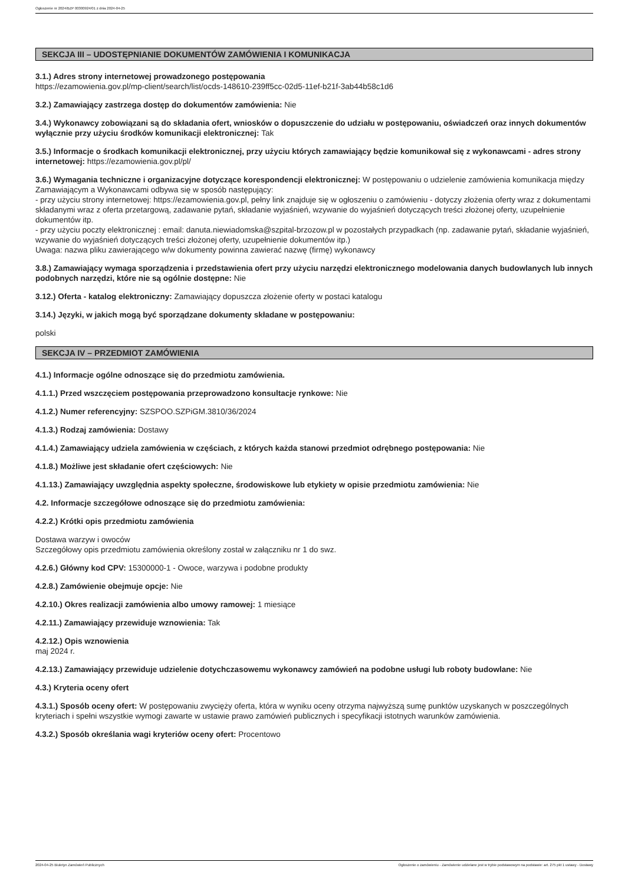Ogłoszenie nr 2024/BZP 00300924/01 z dnia 2024-04-25
SEKCJA III – UDOSTĘPNIANIE DOKUMENTÓW ZAMÓWIENIA I KOMUNIKACJA
3.1.) Adres strony internetowej prowadzonego postępowania
https://ezamowienia.gov.pl/mp-client/search/list/ocds-148610-239ff5cc-02d5-11ef-b21f-3ab44b58c1d6
3.2.) Zamawiający zastrzega dostęp do dokumentów zamówienia: Nie
3.4.) Wykonawcy zobowiązani są do składania ofert, wniosków o dopuszczenie do udziału w postępowaniu, oświadczeń oraz innych dokumentów wyłącznie przy użyciu środków komunikacji elektronicznej: Tak
3.5.) Informacje o środkach komunikacji elektronicznej, przy użyciu których zamawiający będzie komunikował się z wykonawcami - adres strony internetowej: https://ezamowienia.gov.pl/pl/
3.6.) Wymagania techniczne i organizacyjne dotyczące korespondencji elektronicznej: W postępowaniu o udzielenie zamówienia komunikacja między Zamawiającym a Wykonawcami odbywa się w sposób następujący:
- przy użyciu strony internetowej: https://ezamowienia.gov.pl, pełny link znajduje się w ogłoszeniu o zamówieniu - dotyczy złożenia oferty wraz z dokumentami składanymi wraz z oferta przetargową, zadawanie pytań, składanie wyjaśnień, wzywanie do wyjaśnień dotyczących treści złożonej oferty, uzupełnienie dokumentów itp.
- przy użyciu poczty elektronicznej : email: danuta.niewiadomska@szpital-brzozow.pl w pozostałych przypadkach (np. zadawanie pytań, składanie wyjaśnień, wzywanie do wyjaśnień dotyczących treści złożonej oferty, uzupełnienie dokumentów itp.)
Uwaga: nazwa pliku zawierającego w/w dokumenty powinna zawierać nazwę (firmę) wykonawcy
3.8.) Zamawiający wymaga sporządzenia i przedstawienia ofert przy użyciu narzędzi elektronicznego modelowania danych budowlanych lub innych podobnych narzędzi, które nie są ogólnie dostępne: Nie
3.12.) Oferta - katalog elektroniczny: Zamawiający dopuszcza złożenie oferty w postaci katalogu
3.14.) Języki, w jakich mogą być sporządzane dokumenty składane w postępowaniu:
polski
SEKCJA IV – PRZEDMIOT ZAMÓWIENIA
4.1.) Informacje ogólne odnoszące się do przedmiotu zamówienia.
4.1.1.) Przed wszczęciem postępowania przeprowadzono konsultacje rynkowe: Nie
4.1.2.) Numer referencyjny: SZSPOO.SZPiGM.3810/36/2024
4.1.3.) Rodzaj zamówienia: Dostawy
4.1.4.) Zamawiający udziela zamówienia w częściach, z których każda stanowi przedmiot odrębnego postępowania: Nie
4.1.8.) Możliwe jest składanie ofert częściowych: Nie
4.1.13.) Zamawiający uwzględnia aspekty społeczne, środowiskowe lub etykiety w opisie przedmiotu zamówienia: Nie
4.2. Informacje szczegółowe odnoszące się do przedmiotu zamówienia:
4.2.2.) Krótki opis przedmiotu zamówienia
Dostawa warzyw i owoców
Szczegółowy opis przedmiotu zamówienia określony został w załączniku nr 1 do swz.
4.2.6.) Główny kod CPV: 15300000-1 - Owoce, warzywa i podobne produkty
4.2.8.) Zamówienie obejmuje opcje: Nie
4.2.10.) Okres realizacji zamówienia albo umowy ramowej: 1 miesiące
4.2.11.) Zamawiający przewiduje wznowienia: Tak
4.2.12.) Opis wznowienia
maj 2024 r.
4.2.13.) Zamawiający przewiduje udzielenie dotychczasowemu wykonawcy zamówień na podobne usługi lub roboty budowlane: Nie
4.3.) Kryteria oceny ofert
4.3.1.) Sposób oceny ofert: W postępowaniu zwycięży oferta, która w wyniku oceny otrzyma najwyższą sumę punktów uzyskanych w poszczególnych kryteriach i spełni wszystkie wymogi zawarte w ustawie prawo zamówień publicznych i specyfikacji istotnych warunków zamówienia.
4.3.2.) Sposób określania wagi kryteriów oceny ofert: Procentowo
2024-04-25 Biuletyn Zamówień Publicznych Ogłoszenie o zamówieniu - Zamówienie udzielane jest w trybie podstawowym na podstawie: art. 275 pkt 1 ustawy - Dostawy